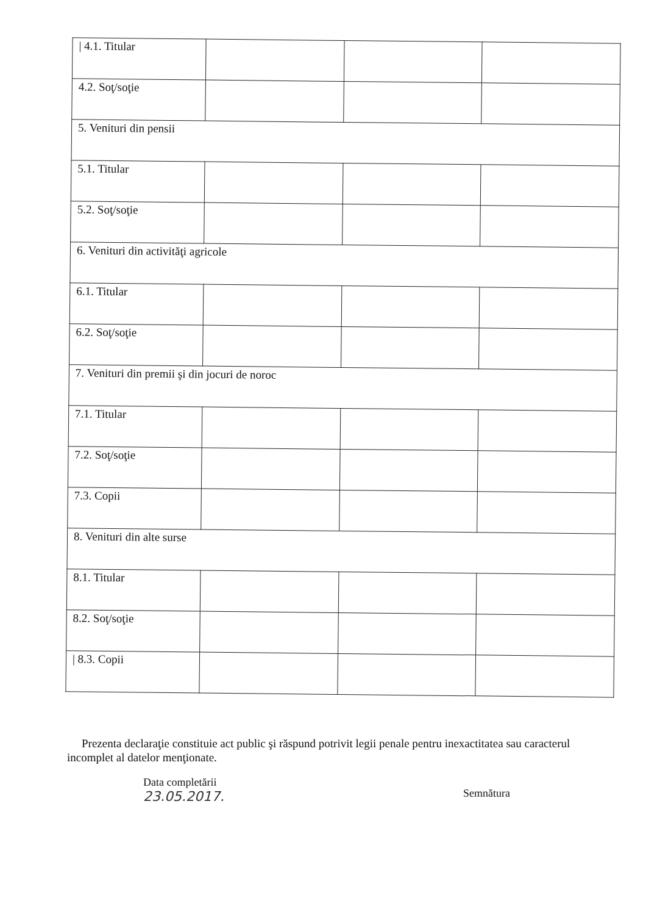| / 4.1. Titular | | | |
| 4.2. Soţ/soţie | | | |
| 5. Venituri din pensii | | | |
| 5.1. Titular | | | |
| 5.2. Soţ/soţie | | | |
| 6. Venituri din activităţi agricole | | | |
| 6.1. Titular | | | |
| 6.2. Soţ/soţie | | | |
| 7. Venituri din premii şi din jocuri de noroc | | | |
| 7.1. Titular | | | |
| 7.2. Soţ/soţie | | | |
| 7.3. Copii | | | |
| 8. Venituri din alte surse | | | |
| 8.1. Titular | | | |
| 8.2. Soţ/soţie | | | |
| / 8.3. Copii | | | |
Prezenta declaraţie constituie act public şi răspund potrivit legii penale pentru inexactitatea sau caracterul incomplet al datelor menţionate.
Data completării
23.05.2017.
Semnătura